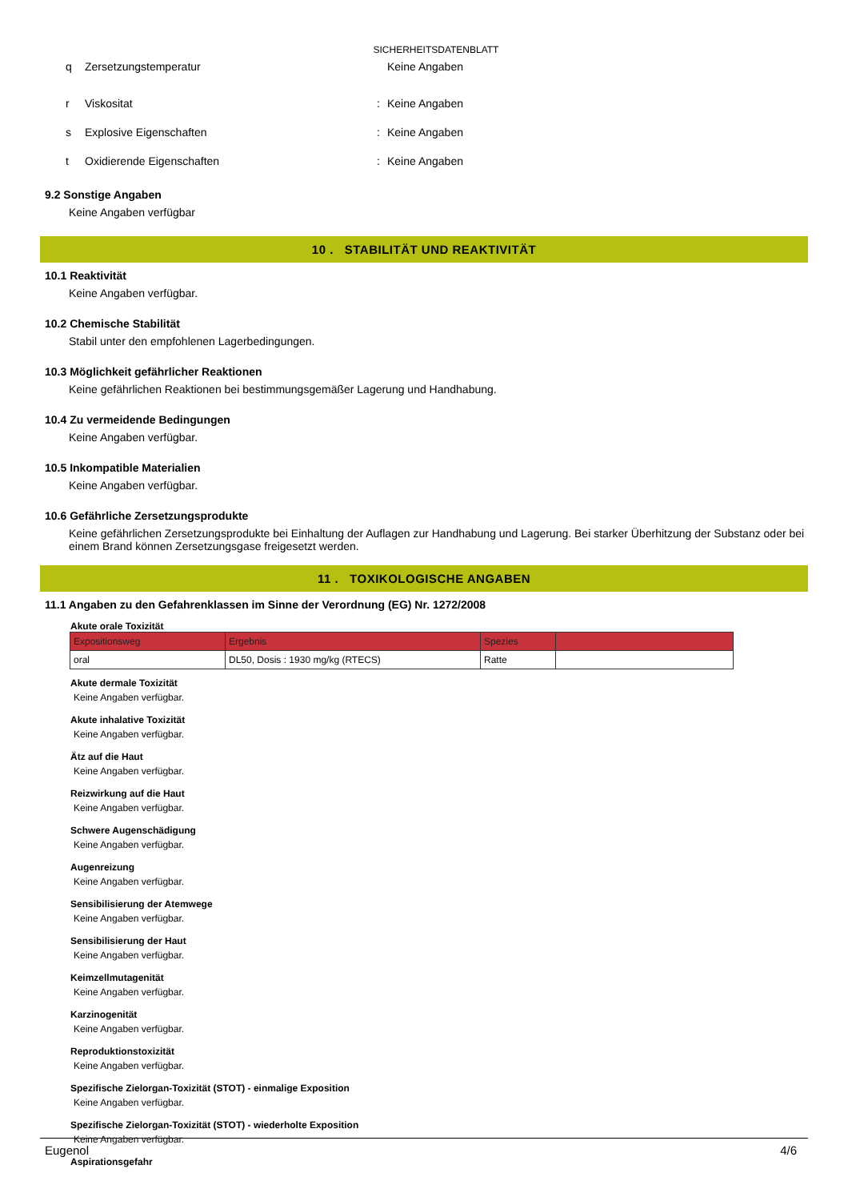SICHERHEITSDATENBLATT
q Zersetzungstemperatur Keine Angaben
r Viskositat: Keine Angaben
s Explosive Eigenschaften: Keine Angaben
t Oxidierende Eigenschaften: Keine Angaben
9.2 Sonstige Angaben
Keine Angaben verfügbar
10 . STABILITÄT UND REAKTIVITÄT
10.1 Reaktivität
Keine Angaben verfügbar.
10.2 Chemische Stabilität
Stabil unter den empfohlenen Lagerbedingungen.
10.3 Möglichkeit gefährlicher Reaktionen
Keine gefährlichen Reaktionen bei bestimmungsgemäßer Lagerung und Handhabung.
10.4 Zu vermeidende Bedingungen
Keine Angaben verfügbar.
10.5 Inkompatible Materialien
Keine Angaben verfügbar.
10.6 Gefährliche Zersetzungsprodukte
Keine gefährlichen Zersetzungsprodukte bei Einhaltung der Auflagen zur Handhabung und Lagerung. Bei starker Überhitzung der Substanz oder bei einem Brand können Zersetzungsgase freigesetzt werden.
11 . TOXIKOLOGISCHE ANGABEN
11.1 Angaben zu den Gefahrenklassen im Sinne der Verordnung (EG) Nr. 1272/2008
Akute orale Toxizität
| Expositionsweg | Ergebnis | Spezies | |
| --- | --- | --- | --- |
| oral | DL50, Dosis : 1930 mg/kg (RTECS) | Ratte | |
Akute dermale Toxizität
Keine Angaben verfügbar.
Akute inhalative Toxizität
Keine Angaben verfügbar.
Ätz auf die Haut
Keine Angaben verfügbar.
Reizwirkung auf die Haut
Keine Angaben verfügbar.
Schwere Augenschädigung
Keine Angaben verfügbar.
Augenreizung
Keine Angaben verfügbar.
Sensibilisierung der Atemwege
Keine Angaben verfügbar.
Sensibilisierung der Haut
Keine Angaben verfügbar.
Keimzellmutagenität
Keine Angaben verfügbar.
Karzinogenität
Keine Angaben verfügbar.
Reproduktionstoxizität
Keine Angaben verfügbar.
Spezifische Zielorgan-Toxizität (STOT) - einmalige Exposition
Keine Angaben verfügbar.
Spezifische Zielorgan-Toxizität (STOT) - wiederholte Exposition
Keine Angaben verfügbar.
Aspirationsgefahr
Eugenol 4/6